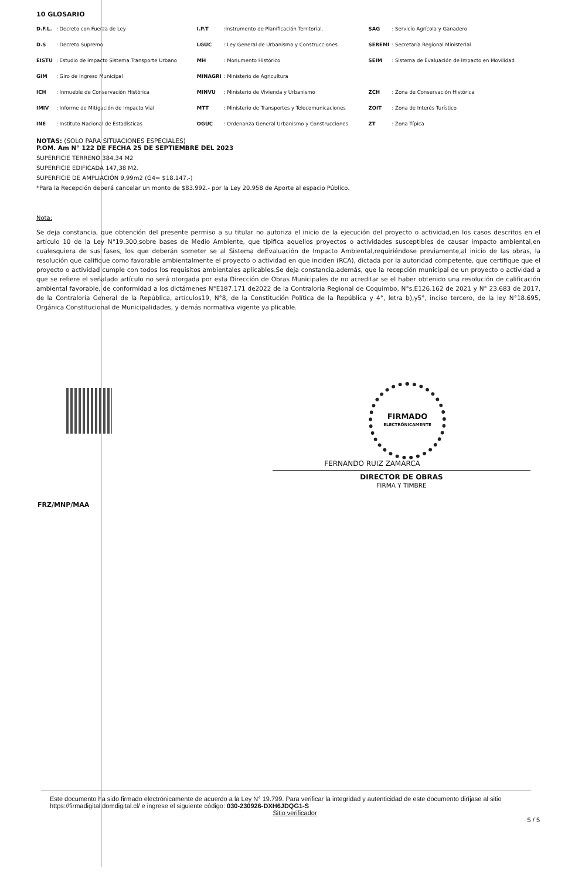10 GLOSARIO
| D.F.L. | : Decreto con Fuerza de Ley | I.P.T | :Instrumento de Planificación Territorial. | SAG | : Servicio Agrícola y Ganadero |
| D.S | : Decreto Supremo | LGUC | : Ley General de Urbanismo y Construcciones | SEREMI | : Secretaría Regional Ministerial |
| EISTU | : Estudio de Impacto Sistema Transporte Urbano | MH | : Monumento Histórico | SEIM | : Sistema de Evaluación de Impacto en Movilidad |
| GIM | : Giro de Ingreso Municipal | MINAGRI | : Ministerio de Agricultura | | |
| ICH | : Inmueble de Conservación Histórica | MINVU | : Ministerio de Vivienda y Urbanismo | ZCH | : Zona de Conservación Histórica |
| IMIV | : Informe de Mitigación de Impacto Vial | MTT | : Ministerio de Transportes y Telecomunicaciones | ZOIT | : Zona de Interés Turístico |
| INE | : Instituto Nacional de Estadísticas | OGUC | : Ordenanza General Urbanismo y Construcciones | ZT | : Zona Típica |
NOTAS: (SOLO PARA SITUACIONES ESPECIALES)
P.OM. Am N° 122 DE FECHA 25 DE SEPTIEMBRE DEL 2023
SUPERFICIE TERRENO 384,34 M2
SUPERFICIE EDIFICADA 147,38 M2.
SUPERFICIE DE AMPLIACIÓN 9,99m2 (G4= $18.147.-)
*Para la Recepción deberá cancelar un monto de $83.992.- por la Ley 20.958 de Aporte al espacio Público.
Nota:
Se deja constancia, que obtención del presente permiso a su titular no autoriza el inicio de la ejecución del proyecto o actividad,en los casos descritos en el artículo 10 de la Ley N°19.300,sobre bases de Medio Ambiente, que tipifica aquellos proyectos o actividades susceptibles de causar impacto ambiental,en cualesquiera de sus fases, los que deberán someter se al Sistema deEvaluación de Impacto Ambiental,requiriéndose previamente,al inicio de las obras, la resolución que califique como favorable ambientalmente el proyecto o actividad en que inciden (RCA), dictada por la autoridad competente, que certifique que el proyecto o actividad cumple con todos los requisitos ambientales aplicables.Se deja constancia,además, que la recepción municipal de un proyecto o actividad a que se refiere el señalado artículo no será otorgada por esta Dirección de Obras Municipales de no acreditar se el haber obtenido una resolución de calificación ambiental favorable, de conformidad a los dictámenes N°E187.171 de2022 de la Contraloría Regional de Coquimbo, N°s.E126.162 de 2021 y N° 23.683 de 2017, de la Contraloría General de la República, artículos19, N°8, de la Constitución Política de la República y 4°, letra b),y5°, inciso tercero, de la ley N°18.695, Orgánica Constitucional de Municipalidades, y demás normativa vigente ya plicable.
FIRMADO
ELECTRÓNICAMENTE
FERNANDO RUIZ ZAMARCA
DIRECTOR DE OBRAS
FIRMA Y TIMBRE
FRZ/MNP/MAA
Este documento ha sido firmado electrónicamente de acuerdo a la Ley N° 19.799. Para verificar la integridad y autenticidad de este documento diríjase al sitio https://firmadigital.domdigital.cl/ e ingrese el siguiente código: 030-230926-DXH6JDQG1-S
Sitio verificador
5 / 5